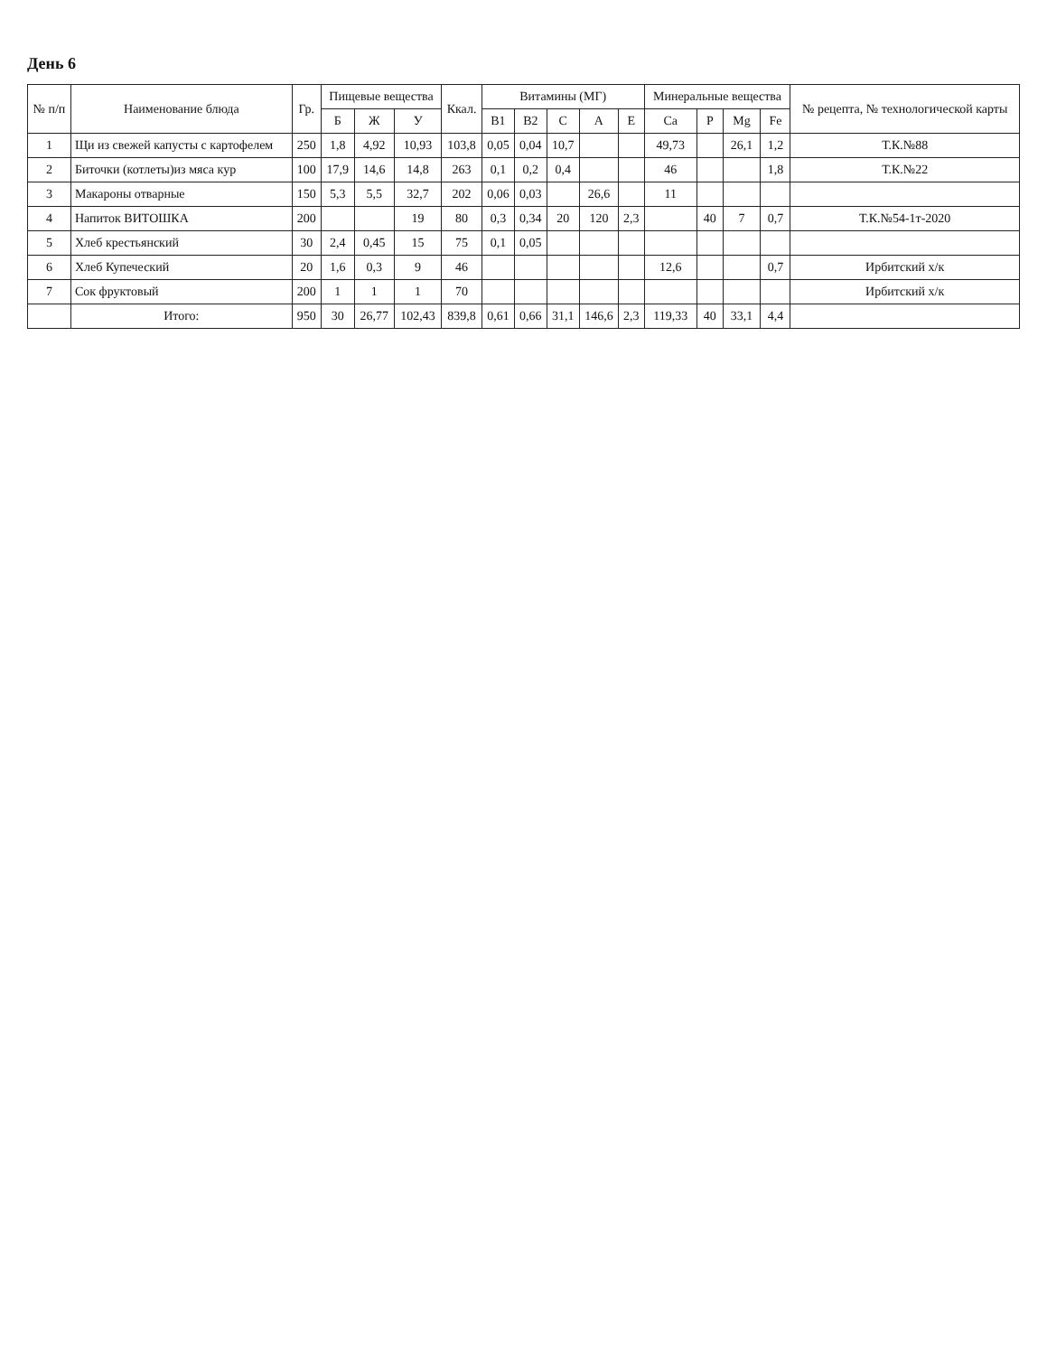День 6
| № п/п | Наименование блюда | Гр. | Пищевые вещества | | | Ккал. | Витамины (МГ) | | | | | Минеральные вещества | | | | № рецепта, № технологической карты |
| --- | --- | --- | --- | --- | --- | --- | --- | --- | --- | --- | --- | --- | --- | --- | --- | --- |
| | | | Б | Ж | У | | B1 | B2 | C | A | E | Ca | P | Mg | Fe | |
| 1 | Щи из свежей капусты с картофелем | 250 | 1,8 | 4,92 | 10,93 | 103,8 | 0,05 | 0,04 | 10,7 | | | 49,73 | | 26,1 | 1,2 | Т.К.№88 |
| 2 | Биточки (котлеты)из мяса кур | 100 | 17,9 | 14,6 | 14,8 | 263 | 0,1 | 0,2 | 0,4 | | | 46 | | | 1,8 | Т.К.№22 |
| 3 | Макароны отварные | 150 | 5,3 | 5,5 | 32,7 | 202 | 0,06 | 0,03 | | 26,6 | | 11 | | | | |
| 4 | Напиток ВИТОШКА | 200 | | | 19 | 80 | 0,3 | 0,34 | 20 | 120 | 2,3 | | 40 | 7 | 0,7 | Т.К.№54-1т-2020 |
| 5 | Хлеб крестьянский | 30 | 2,4 | 0,45 | 15 | 75 | 0,1 | 0,05 | | | | | | | | |
| 6 | Хлеб Купеческий | 20 | 1,6 | 0,3 | 9 | 46 | | | | | | 12,6 | | | 0,7 | Ирбитский х/к |
| 7 | Сок фруктовый | 200 | 1 | 1 | 1 | 70 | | | | | | | | | | Ирбитский х/к |
| | Итого: | 950 | 30 | 26,77 | 102,43 | 839,8 | 0,61 | 0,66 | 31,1 | 146,6 | 2,3 | 119,33 | 40 | 33,1 | 4,4 | |